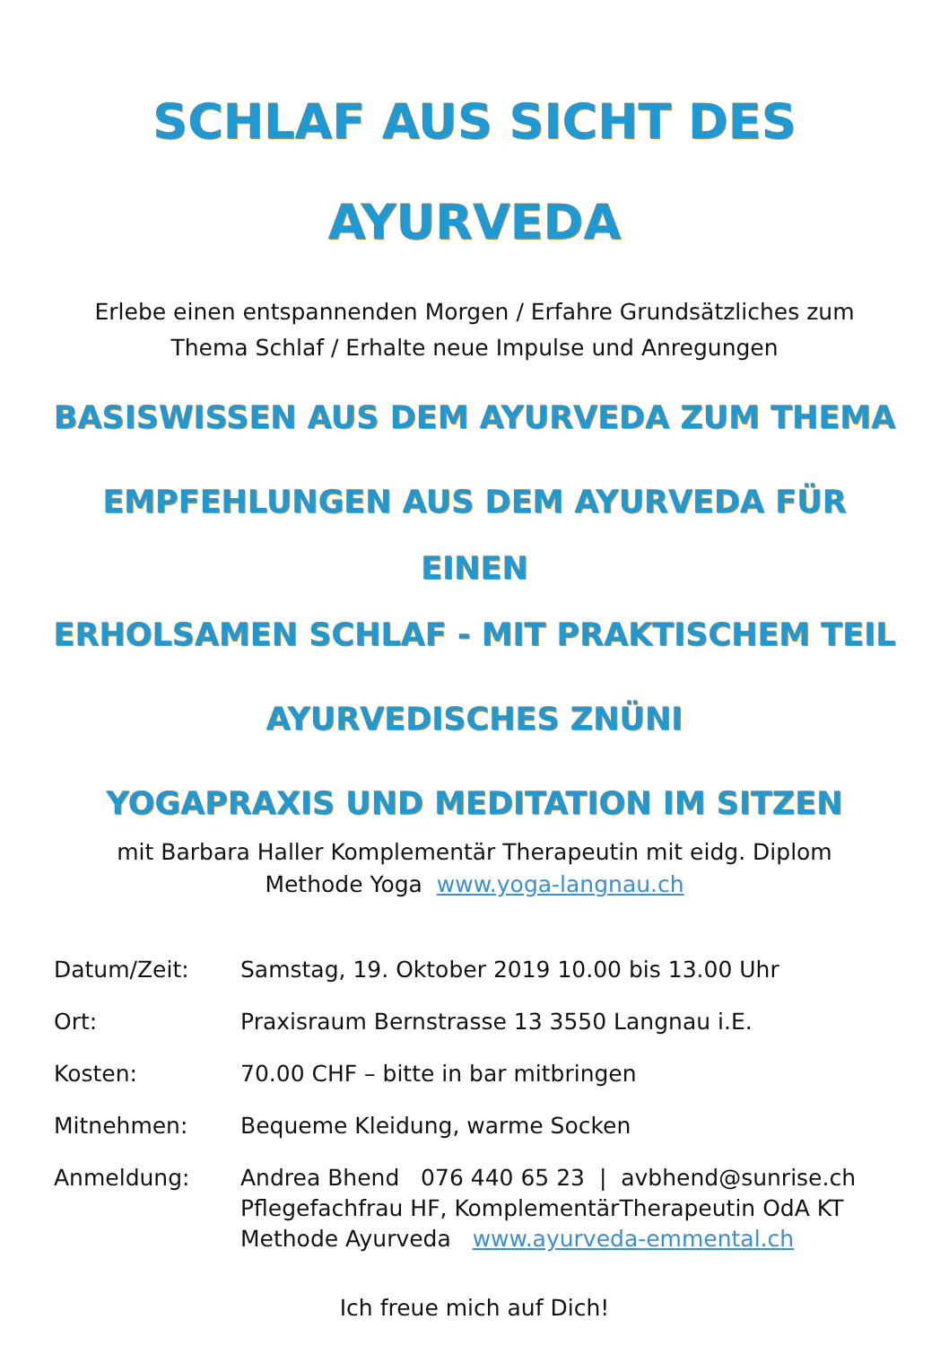SCHLAF AUS SICHT DES
AYURVEDA
Erlebe einen entspannenden Morgen / Erfahre Grundsätzliches zum
Thema Schlaf / Erhalte neue Impulse und Anregungen
BASISWISSEN AUS DEM AYURVEDA ZUM THEMA
EMPFEHLUNGEN AUS DEM AYURVEDA FÜR EINEN
ERHOLSAMEN SCHLAF - MIT PRAKTISCHEM TEIL
AYURVEDISCHES ZNÜNI
YOGAPRAXIS UND MEDITATION IM SITZEN
mit Barbara Haller Komplementär Therapeutin mit eidg. Diplom
Methode Yoga www.yoga-langnau.ch
Datum/Zeit: Samstag, 19. Oktober 2019 10.00 bis 13.00 Uhr
Ort: Praxisraum Bernstrasse 13 3550 Langnau i.E.
Kosten: 70.00 CHF – bitte in bar mitbringen
Mitnehmen: Bequeme Kleidung, warme Socken
Anmeldung: Andrea Bhend 076 440 65 23 | avbhend@sunrise.ch
Pflegefachfrau HF, KomplementärTherapeutin OdA KT
Methode Ayurveda www.ayurveda-emmental.ch
Ich freue mich auf Dich!